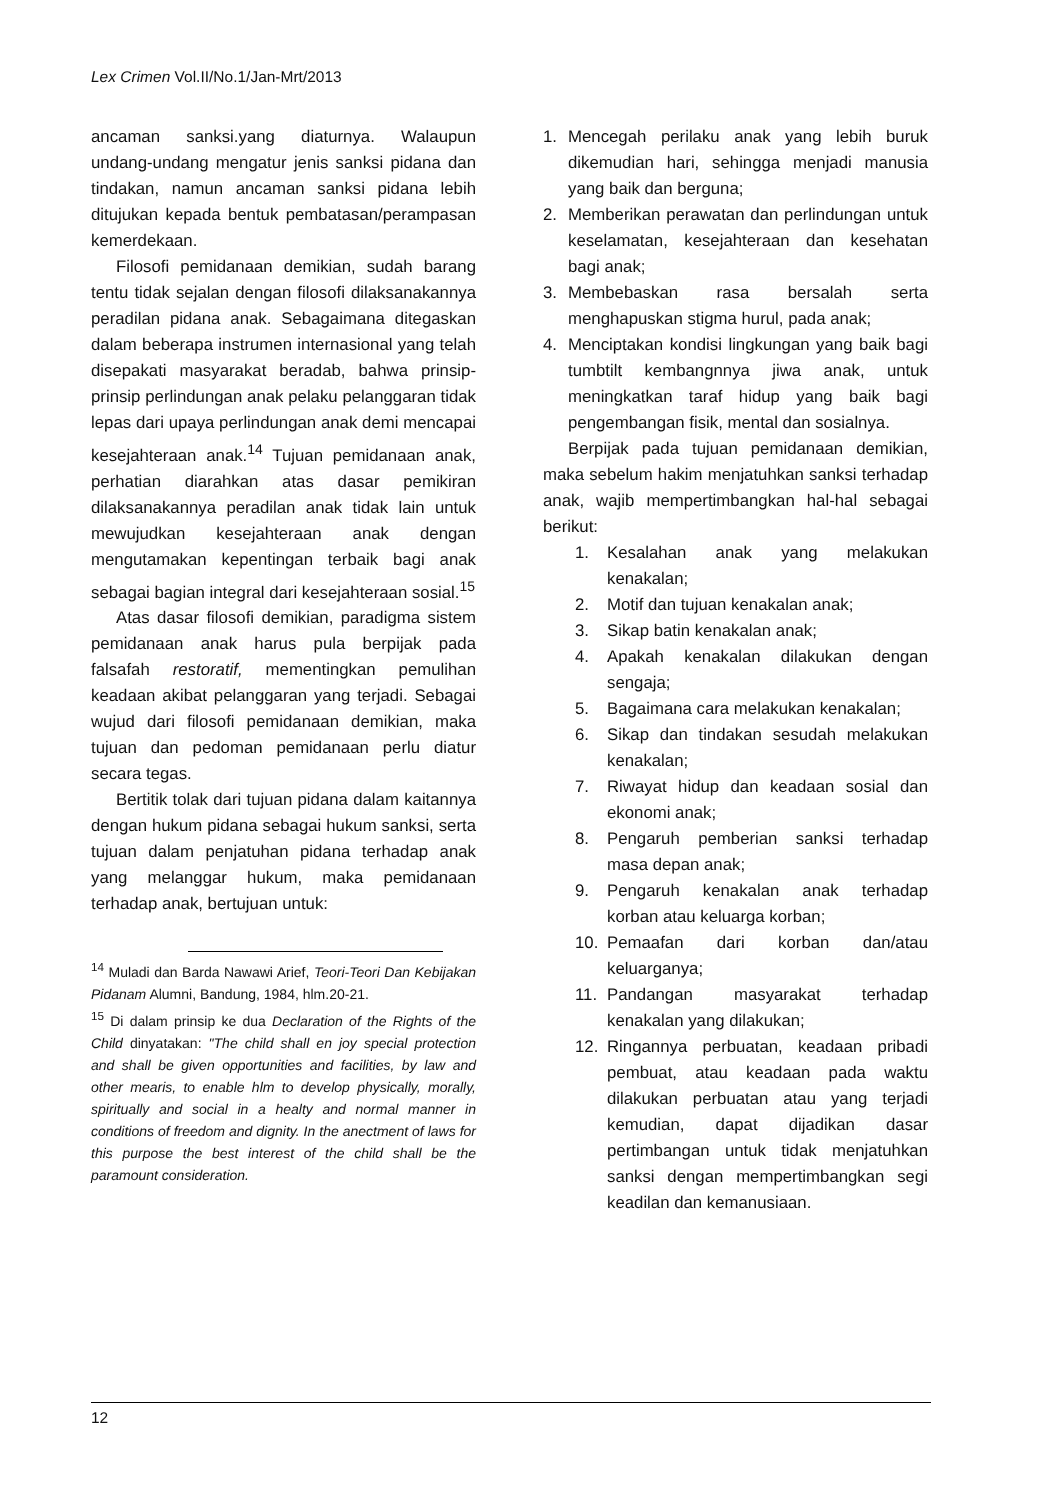Lex Crimen Vol.II/No.1/Jan-Mrt/2013
ancaman sanksi.yang diaturnya. Walaupun undang-undang mengatur jenis sanksi pidana dan tindakan, namun ancaman sanksi pidana lebih ditujukan kepada bentuk pembatasan/perampasan kemerdekaan.
Filosofi pemidanaan demikian, sudah barang tentu tidak sejalan dengan filosofi dilaksanakannya peradilan pidana anak. Sebagaimana ditegaskan dalam beberapa instrumen internasional yang telah disepakati masyarakat beradab, bahwa prinsip-prinsip perlindungan anak pelaku pelanggaran tidak lepas dari upaya perlindungan anak demi mencapai kesejahteraan anak.<sup>14</sup> Tujuan pemidanaan anak, perhatian diarahkan atas dasar pemikiran dilaksanakannya peradilan anak tidak lain untuk mewujudkan kesejahteraan anak dengan mengutamakan kepentingan terbaik bagi anak sebagai bagian integral dari kesejahteraan sosial.<sup>15</sup>
Atas dasar filosofi demikian, paradigma sistem pemidanaan anak harus pula berpijak pada falsafah restoratif, mementingkan pemulihan keadaan akibat pelanggaran yang terjadi. Sebagai wujud dari filosofi pemidanaan demikian, maka tujuan dan pedoman pemidanaan perlu diatur secara tegas.
Bertitik tolak dari tujuan pidana dalam kaitannya dengan hukum pidana sebagai hukum sanksi, serta tujuan dalam penjatuhan pidana terhadap anak yang melanggar hukum, maka pemidanaan terhadap anak, bertujuan untuk:
<sup>14</sup> Muladi dan Barda Nawawi Arief, Teori-Teori Dan Kebijakan Pidanam Alumni, Bandung, 1984, hlm.20-21.
<sup>15</sup> Di dalam prinsip ke dua Declaration of the Rights of the Child dinyatakan: "The child shall en joy special protection and shall be given opportunities and facilities, by law and other mearis, to enable hlm to develop physically, morally, spiritually and social in a healty and normal manner in conditions of freedom and dignity. In the anectment of laws for this purpose the best interest of the child shall be the paramount consideration.
1. Mencegah perilaku anak yang lebih buruk dikemudian hari, sehingga menjadi manusia yang baik dan berguna;
2. Memberikan perawatan dan perlindungan untuk keselamatan, kesejahteraan dan kesehatan bagi anak;
3. Membebaskan rasa bersalah serta menghapuskan stigma hurul, pada anak;
4. Menciptakan kondisi lingkungan yang baik bagi tumbtilt kembangnnya jiwa anak, untuk meningkatkan taraf hidup yang baik bagi pengembangan fisik, mental dan sosialnya.
Berpijak pada tujuan pemidanaan demikian, maka sebelum hakim menjatuhkan sanksi terhadap anak, wajib mempertimbangkan hal-hal sebagai berikut:
1. Kesalahan anak yang melakukan kenakalan;
2. Motif dan tujuan kenakalan anak;
3. Sikap batin kenakalan anak;
4. Apakah kenakalan dilakukan dengan sengaja;
5. Bagaimana cara melakukan kenakalan;
6. Sikap dan tindakan sesudah melakukan kenakalan;
7. Riwayat hidup dan keadaan sosial dan ekonomi anak;
8. Pengaruh pemberian sanksi terhadap masa depan anak;
9. Pengaruh kenakalan anak terhadap korban atau keluarga korban;
10. Pemaafan dari korban dan/atau keluarganya;
11. Pandangan masyarakat terhadap kenakalan yang dilakukan;
12. Ringannya perbuatan, keadaan pribadi pembuat, atau keadaan pada waktu dilakukan perbuatan atau yang terjadi kemudian, dapat dijadikan dasar pertimbangan untuk tidak menjatuhkan sanksi dengan mempertimbangkan segi keadilan dan kemanusiaan.
12